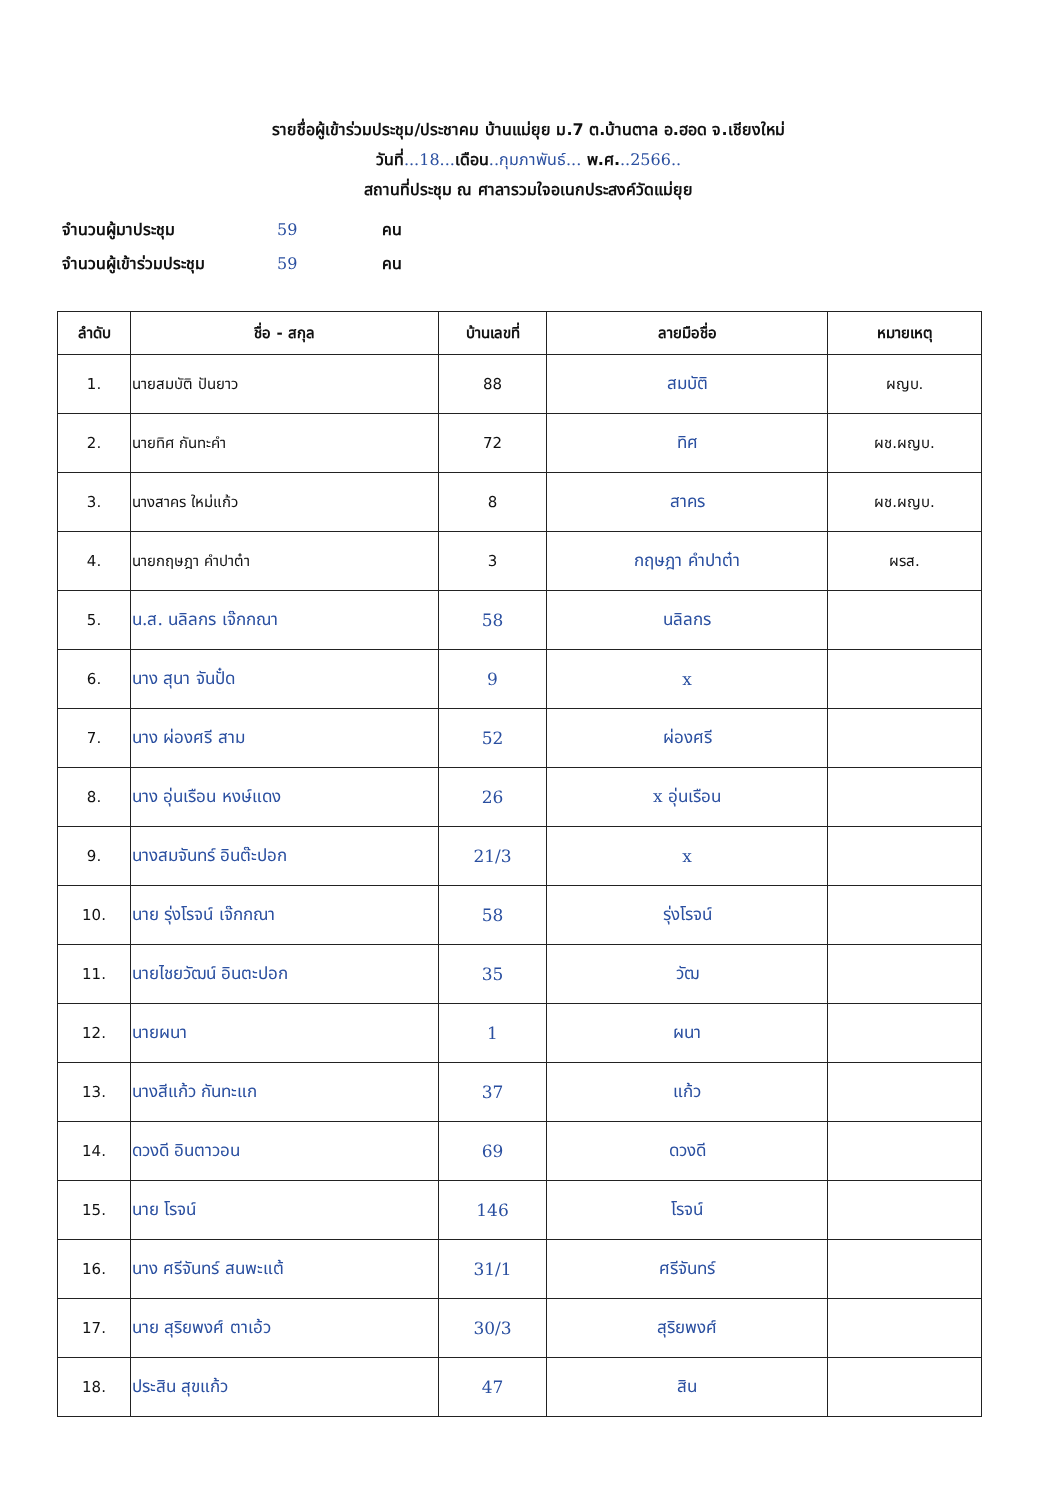รายชื่อผู้เข้าร่วมประชุม/ประชาคม บ้านแม่ยุย ม.7 ต.บ้านตาล อ.ฮอด จ.เชียงใหม่
วันที่...18... เดือน..กุมภาพันธ์... พ.ศ...2566..
สถานที่ประชุม ณ ศาลารวมใจอเนกประสงค์วัดแม่ยุย
จำนวนผู้มาประชุม 59 คน
จำนวนผู้เข้าร่วมประชุม 59 คน
| ลำดับ | ชื่อ - สกุล | บ้านเลขที่ | ลายมือชื่อ | หมายเหตุ |
| --- | --- | --- | --- | --- |
| 1. | นายสมบัติ ปันยาว | 88 | สมบัติ | ผญบ. |
| 2. | นายทิศ กันทะคำ | 72 | ทิศ | ผช.ผญบ. |
| 3. | นางสาคร ใหม่แก้ว | 8 | สาคร | ผช.ผญบ. |
| 4. | นายกฤษฎา คำปาต๋า | 3 | กฤษฎา คำปาต๋า | ผรส. |
| 5. | น.ส. นลิลกร เจ๊กกณา | 58 | นลิลกร | |
| 6. | นาง สุนา จันปั๋ด | 9 | x | |
| 7. | นาง ผ่องศรี สาม | 52 | ผ่องศรี | |
| 8. | นาง อุ่นเรือน หงษ์แดง | 26 | x อุ่นเรือน | |
| 9. | นางสมจันทร์ อินต๊ะปอก | 21/3 | x | |
| 10. | นาย รุ่งโรจน์ เจ๊กกณา | 58 | รุ่งโรจน์ | |
| 11. | นายไชยวัฒน์ อินตะปอก | 35 | วัฒ | |
| 12. | นายผนา | 1 | ผนา | |
| 13. | นางสีแก้ว กันทะแก | 37 | แก้ว | |
| 14. | ดวงดี อินตาวอน | 69 | ดวงดี | |
| 15. | นาย โรจน์ | 146 | โรจน์ | |
| 16. | นาง ศรีจันทร์ สนพะแต้ | 31/1 | ศรีจันทร์ | |
| 17. | นาย สุริยพงศ์ ตาเอ้ว | 30/3 | สุริยพงศ์ | |
| 18. | ประสิน สุขแก้ว | 47 | สิน | |